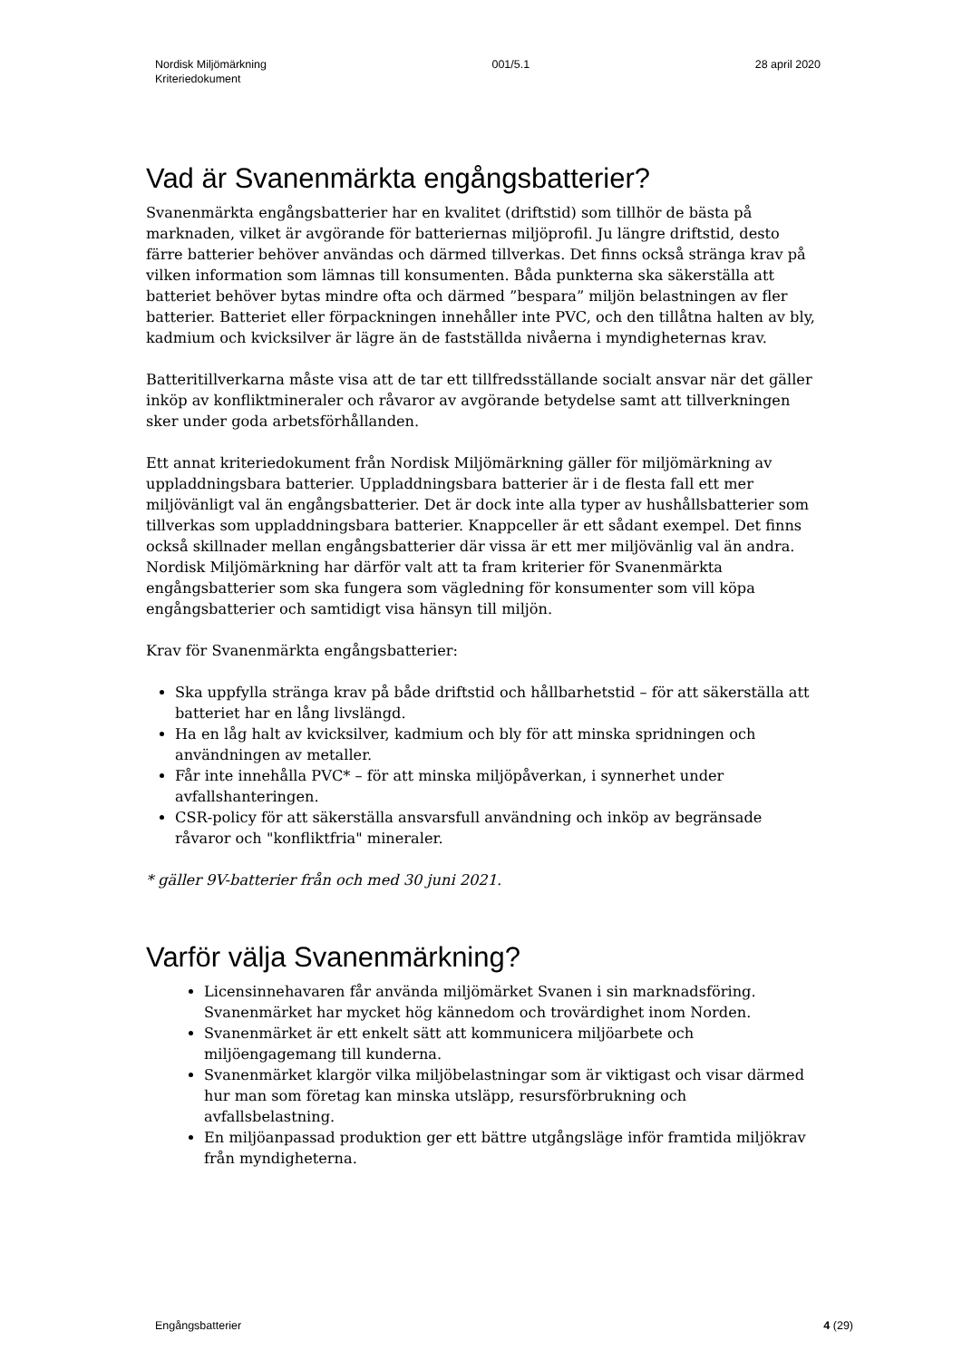Nordisk Miljömärkning
Kriteriedokument
001/5.1 28 april 2020
Vad är Svanenmärkta engångsbatterier?
Svanenmärkta engångsbatterier har en kvalitet (driftstid) som tillhör de bästa på marknaden, vilket är avgörande för batteriernas miljöprofil. Ju längre driftstid, desto färre batterier behöver användas och därmed tillverkas. Det finns också stränga krav på vilken information som lämnas till konsumenten. Båda punkterna ska säkerställa att batteriet behöver bytas mindre ofta och därmed ”bespara” miljön belastningen av fler batterier. Batteriet eller förpackningen innehåller inte PVC, och den tillåtna halten av bly, kadmium och kvicksilver är lägre än de fastställda nivåerna i myndigheternas krav.
Batteritillverkarna måste visa att de tar ett tillfredsställande socialt ansvar när det gäller inköp av konfliktmineraler och råvaror av avgörande betydelse samt att tillverkningen sker under goda arbetsförhållanden.
Ett annat kriteriedokument från Nordisk Miljömärkning gäller för miljömärkning av uppladdningsbara batterier. Uppladdningsbara batterier är i de flesta fall ett mer miljövänligt val än engångsbatterier. Det är dock inte alla typer av hushållsbatterier som tillverkas som uppladdningsbara batterier. Knappceller är ett sådant exempel. Det finns också skillnader mellan engångsbatterier där vissa är ett mer miljövänlig val än andra. Nordisk Miljömärkning har därför valt att ta fram kriterier för Svanenmärkta engångsbatterier som ska fungera som vägledning för konsumenter som vill köpa engångsbatterier och samtidigt visa hänsyn till miljön.
Krav för Svanenmärkta engångsbatterier:
Ska uppfylla stränga krav på både driftstid och hållbarhetstid – för att säkerställa att batteriet har en lång livslängd.
Ha en låg halt av kvicksilver, kadmium och bly för att minska spridningen och användningen av metaller.
Får inte innehålla PVC* – för att minska miljöpåverkan, i synnerhet under avfallshanteringen.
CSR-policy för att säkerställa ansvarsfull användning och inköp av begränsade råvaror och "konfliktfria" mineraler.
* gäller 9V-batterier från och med 30 juni 2021.
Varför välja Svanenmärkning?
Licensinnehavaren får använda miljömärket Svanen i sin marknadsföring. Svanenmärket har mycket hög kännedom och trovärdighet inom Norden.
Svanenmärket är ett enkelt sätt att kommunicera miljöarbete och miljöengagemang till kunderna.
Svanenmärket klargör vilka miljöbelastningar som är viktigast och visar därmed hur man som företag kan minska utsläpp, resursförbrukning och avfallsbelastning.
En miljöanpassad produktion ger ett bättre utgångsläge inför framtida miljökrav från myndigheterna.
Engångsbatterier 4 (29)